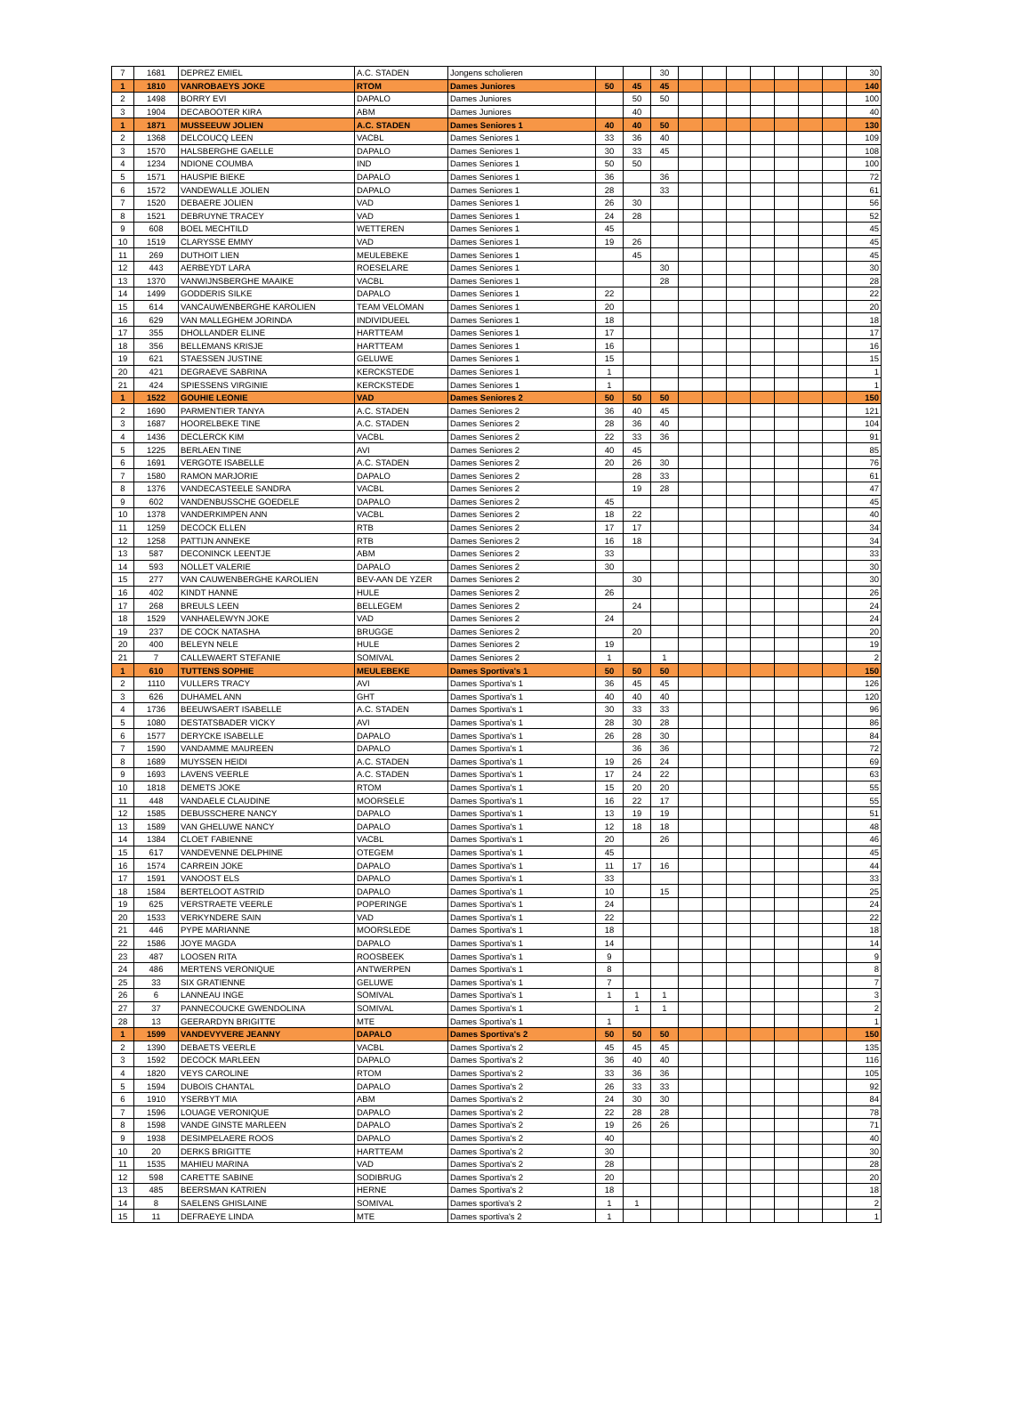| 7 | 1681 | DEPREZ EMIEL | A.C. STADEN | Jongens scholieren | | | 30 | | | | | | | | 30 |
| 1 | 1810 | VANROBAEYS JOKE | RTOM | Dames Juniores | 50 | 45 | 45 | | | | | | | | 140 |
| 2 | 1498 | BORRY EVI | DAPALO | Dames Juniores | | 50 | 50 | | | | | | | | 100 |
| 3 | 1904 | DECABOOTER KIRA | ABM | Dames Juniores | | 40 | | | | | | | | | 40 |
| 1 | 1871 | MUSSEEUW JOLIEN | A.C. STADEN | Dames Seniores 1 | 40 | 40 | 50 | | | | | | | | 130 |
| 2 | 1368 | DELCOUCQ LEEN | VACBL | Dames Seniores 1 | 33 | 36 | 40 | | | | | | | | 109 |
| 3 | 1570 | HALSBERGHE GAELLE | DAPALO | Dames Seniores 1 | 30 | 33 | 45 | | | | | | | | 108 |
| 4 | 1234 | NDIONE COUMBA | IND | Dames Seniores 1 | 50 | 50 | | | | | | | | | 100 |
| 5 | 1571 | HAUSPIE BIEKE | DAPALO | Dames Seniores 1 | 36 | | 36 | | | | | | | | 72 |
| 6 | 1572 | VANDEWALLE JOLIEN | DAPALO | Dames Seniores 1 | 28 | | 33 | | | | | | | | 61 |
| 7 | 1520 | DEBAERE JOLIEN | VAD | Dames Seniores 1 | 26 | 30 | | | | | | | | | 56 |
| 8 | 1521 | DEBRUYNE TRACEY | VAD | Dames Seniores 1 | 24 | 28 | | | | | | | | | 52 |
| 9 | 608 | BOEL MECHTILD | WETTEREN | Dames Seniores 1 | 45 | | | | | | | | | | 45 |
| 10 | 1519 | CLARYSSE EMMY | VAD | Dames Seniores 1 | 19 | 26 | | | | | | | | | 45 |
| 11 | 269 | DUTHOIT LIEN | MEULEBEKE | Dames Seniores 1 | | 45 | | | | | | | | | 45 |
| 12 | 443 | AERBEYDT LARA | ROESELARE | Dames Seniores 1 | | | 30 | | | | | | | | 30 |
| 13 | 1370 | VANWIJNSBERGHE MAAIKE | VACBL | Dames Seniores 1 | | | 28 | | | | | | | | 28 |
| 14 | 1499 | GODDERIS SILKE | DAPALO | Dames Seniores 1 | 22 | | | | | | | | | | 22 |
| 15 | 614 | VANCAUWENBERGHE KAROLIEN | TEAM VELOMAN | Dames Seniores 1 | 20 | | | | | | | | | | 20 |
| 16 | 629 | VAN MALLEGHEM JORINDA | INDIVIDUEEL | Dames Seniores 1 | 18 | | | | | | | | | | 18 |
| 17 | 355 | DHOLLANDER ELINE | HARTTEAM | Dames Seniores 1 | 17 | | | | | | | | | | 17 |
| 18 | 356 | BELLEMANS KRISJE | HARTTEAM | Dames Seniores 1 | 16 | | | | | | | | | | 16 |
| 19 | 621 | STAESSEN JUSTINE | GELUWE | Dames Seniores 1 | 15 | | | | | | | | | | 15 |
| 20 | 421 | DEGRAEVE SABRINA | KERCKSTEDE | Dames Seniores 1 | 1 | | | | | | | | | | 1 |
| 21 | 424 | SPIESSENS VIRGINIE | KERCKSTEDE | Dames Seniores 1 | 1 | | | | | | | | | | 1 |
| 1 | 1522 | GOUHIE LEONIE | VAD | Dames Seniores 2 | 50 | 50 | 50 | | | | | | | | 150 |
| 2 | 1690 | PARMENTIER TANYA | A.C. STADEN | Dames Seniores 2 | 36 | 40 | 45 | | | | | | | | 121 |
| 3 | 1687 | HOORELBEKE TINE | A.C. STADEN | Dames Seniores 2 | 28 | 36 | 40 | | | | | | | | 104 |
| 4 | 1436 | DECLERCK KIM | VACBL | Dames Seniores 2 | 22 | 33 | 36 | | | | | | | | 91 |
| 5 | 1225 | BERLAEN TINE | AVI | Dames Seniores 2 | 40 | 45 | | | | | | | | | 85 |
| 6 | 1691 | VERGOTE ISABELLE | A.C. STADEN | Dames Seniores 2 | 20 | 26 | 30 | | | | | | | | 76 |
| 7 | 1580 | RAMON MARJORIE | DAPALO | Dames Seniores 2 | | 28 | 33 | | | | | | | | 61 |
| 8 | 1376 | VANDECASTEELE SANDRA | VACBL | Dames Seniores 2 | | 19 | 28 | | | | | | | | 47 |
| 9 | 602 | VANDENBUSSCHE GOEDELE | DAPALO | Dames Seniores 2 | 45 | | | | | | | | | | 45 |
| 10 | 1378 | VANDERKIMPEN ANN | VACBL | Dames Seniores 2 | 18 | 22 | | | | | | | | | 40 |
| 11 | 1259 | DECOCK ELLEN | RTB | Dames Seniores 2 | 17 | 17 | | | | | | | | | 34 |
| 12 | 1258 | PATTIJN ANNEKE | RTB | Dames Seniores 2 | 16 | 18 | | | | | | | | | 34 |
| 13 | 587 | DECONINCK LEENTJE | ABM | Dames Seniores 2 | 33 | | | | | | | | | | 33 |
| 14 | 593 | NOLLET VALERIE | DAPALO | Dames Seniores 2 | 30 | | | | | | | | | | 30 |
| 15 | 277 | VAN CAUWENBERGHE KAROLIEN | BEV-AAN DE YZER | Dames Seniores 2 | | 30 | | | | | | | | | 30 |
| 16 | 402 | KINDT HANNE | HULE | Dames Seniores 2 | 26 | | | | | | | | | | 26 |
| 17 | 268 | BREULS LEEN | BELLEGEM | Dames Seniores 2 | | 24 | | | | | | | | | 24 |
| 18 | 1529 | VANHAELEWYN JOKE | VAD | Dames Seniores 2 | 24 | | | | | | | | | | 24 |
| 19 | 237 | DE COCK NATASHA | BRUGGE | Dames Seniores 2 | | 20 | | | | | | | | | 20 |
| 20 | 400 | BELEYN NELE | HULE | Dames Seniores 2 | 19 | | | | | | | | | | 19 |
| 21 | 7 | CALLEWAERT STEFANIE | SOMIVAL | Dames Seniores 2 | 1 | | 1 | | | | | | | | 2 |
| 1 | 610 | TUTTENS SOPHIE | MEULEBEKE | Dames Sportiva's 1 | 50 | 50 | 50 | | | | | | | | 150 |
| 2 | 1110 | VULLERS TRACY | AVI | Dames Sportiva's 1 | 36 | 45 | 45 | | | | | | | | 126 |
| 3 | 626 | DUHAMEL ANN | GHT | Dames Sportiva's 1 | 40 | 40 | 40 | | | | | | | | 120 |
| 4 | 1736 | BEEUWSAERT ISABELLE | A.C. STADEN | Dames Sportiva's 1 | 30 | 33 | 33 | | | | | | | | 96 |
| 5 | 1080 | DESTATSBADER VICKY | AVI | Dames Sportiva's 1 | 28 | 30 | 28 | | | | | | | | 86 |
| 6 | 1577 | DERYCKE ISABELLE | DAPALO | Dames Sportiva's 1 | 26 | 28 | 30 | | | | | | | | 84 |
| 7 | 1590 | VANDAMME MAUREEN | DAPALO | Dames Sportiva's 1 | | 36 | 36 | | | | | | | | 72 |
| 8 | 1689 | MUYSSEN HEIDI | A.C. STADEN | Dames Sportiva's 1 | 19 | 26 | 24 | | | | | | | | 69 |
| 9 | 1693 | LAVENS VEERLE | A.C. STADEN | Dames Sportiva's 1 | 17 | 24 | 22 | | | | | | | | 63 |
| 10 | 1818 | DEMETS JOKE | RTOM | Dames Sportiva's 1 | 15 | 20 | 20 | | | | | | | | 55 |
| 11 | 448 | VANDAELE CLAUDINE | MOORSELE | Dames Sportiva's 1 | 16 | 22 | 17 | | | | | | | | 55 |
| 12 | 1585 | DEBUSSCHERE NANCY | DAPALO | Dames Sportiva's 1 | 13 | 19 | 19 | | | | | | | | 51 |
| 13 | 1589 | VAN GHELUWE NANCY | DAPALO | Dames Sportiva's 1 | 12 | 18 | 18 | | | | | | | | 48 |
| 14 | 1384 | CLOET FABIENNE | VACBL | Dames Sportiva's 1 | 20 | | 26 | | | | | | | | 46 |
| 15 | 617 | VANDEVENNE DELPHINE | OTEGEM | Dames Sportiva's 1 | 45 | | | | | | | | | | 45 |
| 16 | 1574 | CARREIN JOKE | DAPALO | Dames Sportiva's 1 | 11 | 17 | 16 | | | | | | | | 44 |
| 17 | 1591 | VANOOST ELS | DAPALO | Dames Sportiva's 1 | 33 | | | | | | | | | | 33 |
| 18 | 1584 | BERTELOOT ASTRID | DAPALO | Dames Sportiva's 1 | 10 | | 15 | | | | | | | | 25 |
| 19 | 625 | VERSTRAETE VEERLE | POPERINGE | Dames Sportiva's 1 | 24 | | | | | | | | | | 24 |
| 20 | 1533 | VERKYNDERE SAIN | VAD | Dames Sportiva's 1 | 22 | | | | | | | | | | 22 |
| 21 | 446 | PYPE MARIANNE | MOORSLEDE | Dames Sportiva's 1 | 18 | | | | | | | | | | 18 |
| 22 | 1586 | JOYE MAGDA | DAPALO | Dames Sportiva's 1 | 14 | | | | | | | | | | 14 |
| 23 | 487 | LOOSEN RITA | ROOSBEEK | Dames Sportiva's 1 | 9 | | | | | | | | | | 9 |
| 24 | 486 | MERTENS VERONIQUE | ANTWERPEN | Dames Sportiva's 1 | 8 | | | | | | | | | | 8 |
| 25 | 33 | SIX GRATIENNE | GELUWE | Dames Sportiva's 1 | 7 | | | | | | | | | | 7 |
| 26 | 6 | LANNEAU INGE | SOMIVAL | Dames Sportiva's 1 | 1 | 1 | 1 | | | | | | | | 3 |
| 27 | 37 | PANNECOUCKE GWENDOLINA | SOMIVAL | Dames Sportiva's 1 | | 1 | 1 | | | | | | | | 2 |
| 28 | 13 | GEERARDYN BRIGITTE | MTE | Dames Sportiva's 1 | 1 | | | | | | | | | | 1 |
| 1 | 1599 | VANDEVYVERE JEANNY | DAPALO | Dames Sportiva's 2 | 50 | 50 | 50 | | | | | | | | 150 |
| 2 | 1390 | DEBAETS VEERLE | VACBL | Dames Sportiva's 2 | 45 | 45 | 45 | | | | | | | | 135 |
| 3 | 1592 | DECOCK MARLEEN | DAPALO | Dames Sportiva's 2 | 36 | 40 | 40 | | | | | | | | 116 |
| 4 | 1820 | VEYS CAROLINE | RTOM | Dames Sportiva's 2 | 33 | 36 | 36 | | | | | | | | 105 |
| 5 | 1594 | DUBOIS CHANTAL | DAPALO | Dames Sportiva's 2 | 26 | 33 | 33 | | | | | | | | 92 |
| 6 | 1910 | YSERBYT MIA | ABM | Dames Sportiva's 2 | 24 | 30 | 30 | | | | | | | | 84 |
| 7 | 1596 | LOUAGE VERONIQUE | DAPALO | Dames Sportiva's 2 | 22 | 28 | 28 | | | | | | | | 78 |
| 8 | 1598 | VANDE GINSTE MARLEEN | DAPALO | Dames Sportiva's 2 | 19 | 26 | 26 | | | | | | | | 71 |
| 9 | 1938 | DESIMPELAERE ROOS | DAPALO | Dames Sportiva's 2 | 40 | | | | | | | | | | 40 |
| 10 | 20 | DERKS BRIGITTE | HARTTEAM | Dames Sportiva's 2 | 30 | | | | | | | | | | 30 |
| 11 | 1535 | MAHIEU MARINA | VAD | Dames Sportiva's 2 | 28 | | | | | | | | | | 28 |
| 12 | 598 | CARETTE SABINE | SODIBRUG | Dames Sportiva's 2 | 20 | | | | | | | | | | 20 |
| 13 | 485 | BEERSMAN KATRIEN | HERNE | Dames Sportiva's 2 | 18 | | | | | | | | | | 18 |
| 14 | 8 | SAELENS GHISLAINE | SOMIVAL | Dames sportiva's 2 | 1 | 1 | | | | | | | | | 2 |
| 15 | 11 | DEFRAEYE LINDA | MTE | Dames sportiva's 2 | 1 | | | | | | | | | | 1 |